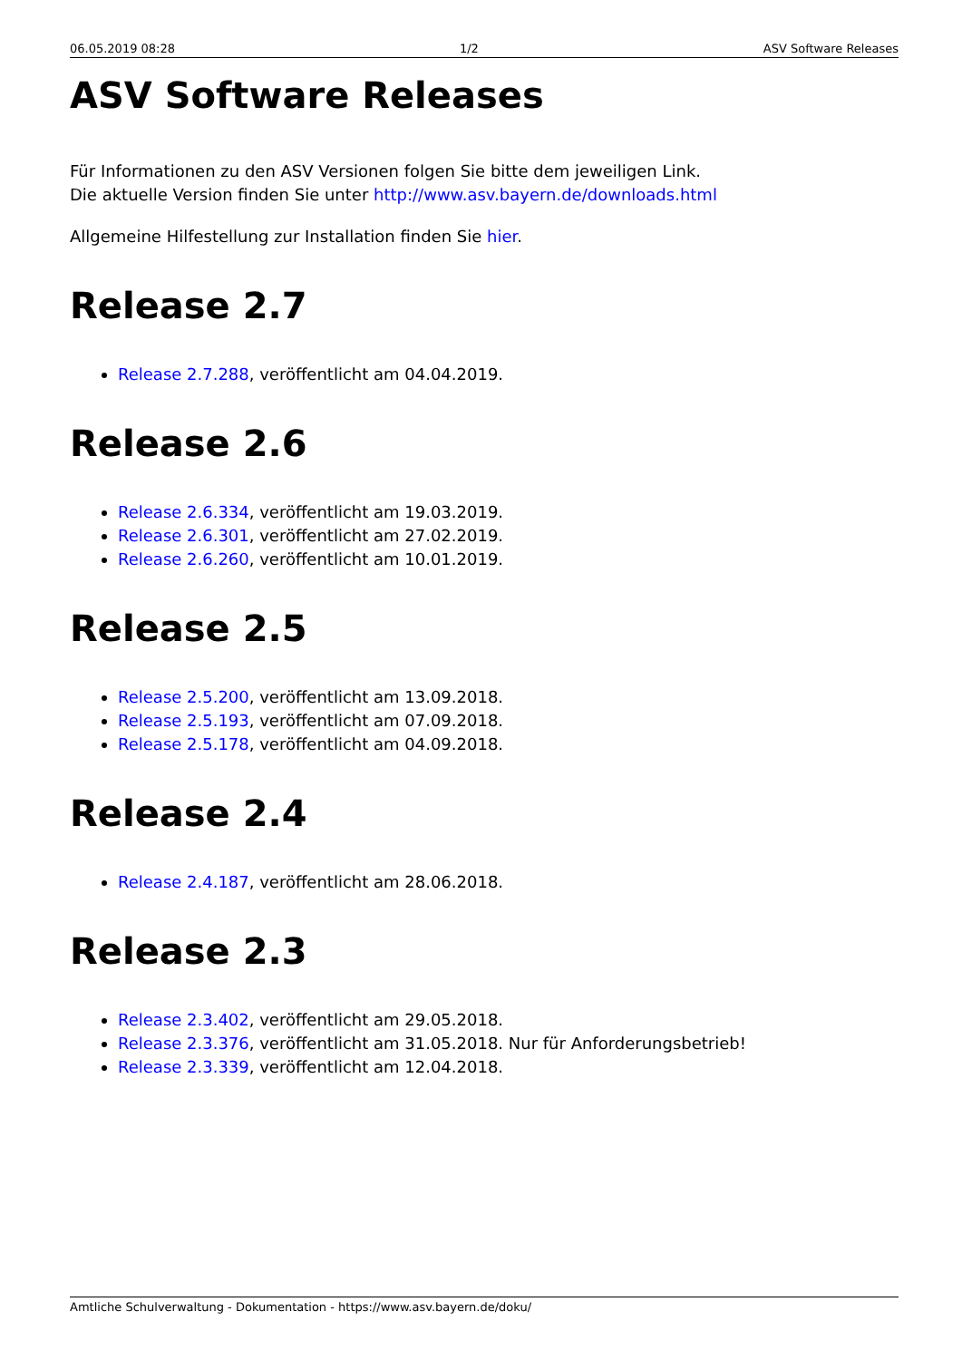06.05.2019 08:28 1/2 ASV Software Releases
ASV Software Releases
Für Informationen zu den ASV Versionen folgen Sie bitte dem jeweiligen Link.
Die aktuelle Version finden Sie unter http://www.asv.bayern.de/downloads.html
Allgemeine Hilfestellung zur Installation finden Sie hier.
Release 2.7
Release 2.7.288, veröffentlicht am 04.04.2019.
Release 2.6
Release 2.6.334, veröffentlicht am 19.03.2019.
Release 2.6.301, veröffentlicht am 27.02.2019.
Release 2.6.260, veröffentlicht am 10.01.2019.
Release 2.5
Release 2.5.200, veröffentlicht am 13.09.2018.
Release 2.5.193, veröffentlicht am 07.09.2018.
Release 2.5.178, veröffentlicht am 04.09.2018.
Release 2.4
Release 2.4.187, veröffentlicht am 28.06.2018.
Release 2.3
Release 2.3.402, veröffentlicht am 29.05.2018.
Release 2.3.376, veröffentlicht am 31.05.2018. Nur für Anforderungsbetrieb!
Release 2.3.339, veröffentlicht am 12.04.2018.
Amtliche Schulverwaltung - Dokumentation - https://www.asv.bayern.de/doku/